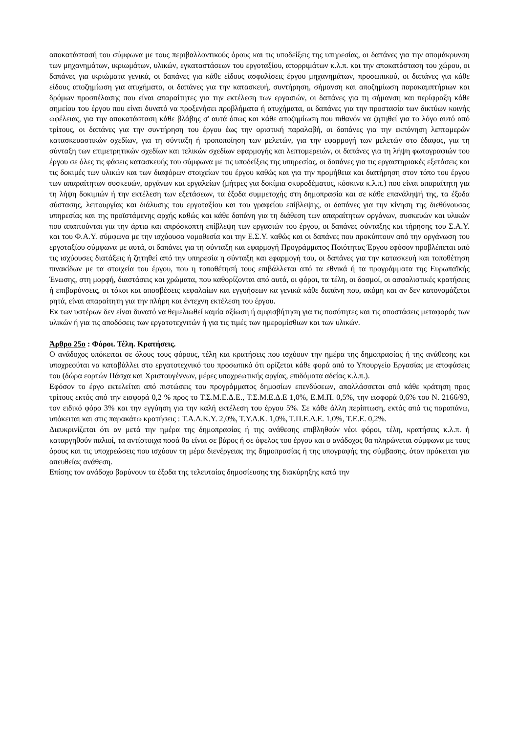αποκατάστασή του σύμφωνα με τους περιβαλλοντικούς όρους και τις υποδείξεις της υπηρεσίας, οι δαπάνες για την απομάκρυνση των μηχανημάτων, ικριωμάτων, υλικών, εγκαταστάσεων του εργοταξίου, απορριμάτων κ.λ.π. και την αποκατάσταση του χώρου, οι δαπάνες για ικριώματα γενικά, οι δαπάνες για κάθε είδους ασφαλίσεις έργου μηχανημάτων, προσωπικού, οι δαπάνες για κάθε είδους αποζημίωση για ατυχήματα, οι δαπάνες για την κατασκευή, συντήρηση, σήμανση και αποζημίωση παρακαμπτήριων και δρόμων προσπέλασης που είναι απαραίτητες για την εκτέλεση των εργασιών, οι δαπάνες για τη σήμανση και περίφραξη κάθε σημείου του έργου που είναι δυνατό να προξενήσει προβλήματα ή ατυχήματα, οι δαπάνες για την προστασία των δικτύων κοινής ωφέλειας, για την αποκατάσταση κάθε βλάβης σ' αυτά όπως και κάθε αποζημίωση που πιθανόν να ζητηθεί για το λόγο αυτό από τρίτους, οι δαπάνες για την συντήρηση του έργου έως την οριστική παραλαβή, οι δαπάνες για την εκπόνηση λεπτομερών κατασκευαστικών σχεδίων, για τη σύνταξη ή τροποποίηση των μελετών, για την εφαρμογή των μελετών στο έδαφος, για τη σύνταξη των επιμετρητικών σχεδίων και τελικών σχεδίων εφαρμογής και λεπτομερειών, οι δαπάνες για τη λήψη φωτογραφιών του έργου σε όλες τις φάσεις κατασκευής του σύμφωνα με τις υποδείξεις της υπηρεσίας, οι δαπάνες για τις εργαστηριακές εξετάσεις και τις δοκιμές των υλικών και των διαφόρων στοιχείων του έργου καθώς και για την προμήθεια και διατήρηση στον τόπο του έργου των απαραίτητων συσκευών, οργάνων και εργαλείων (μήτρες για δοκίμια σκυροδέματος, κόσκινα κ.λ.π.) που είναι απαραίτητη για τη λήψη δοκιμιών ή την εκτέλεση των εξετάσεων, τα έξοδα συμμετοχής στη δημοπρασία και σε κάθε επανάληψή της, τα έξοδα σύστασης, λειτουργίας και διάλυσης του εργοταξίου και του γραφείου επίβλεψης, οι δαπάνες για την κίνηση της διεθύνουσας υπηρεσίας και της προϊστάμενης αρχής καθώς και κάθε δαπάνη για τη διάθεση των απαραίτητων οργάνων, συσκευών και υλικών που απαιτούνται για την άρτια και απρόσκοπτη επίβλεψη των εργασιών του έργου, οι δαπάνες σύνταξης και τήρησης του Σ.Α.Υ. και του Φ.Α.Υ. σύμφωνα με την ισχύουσα νομοθεσία και την Ε.Σ.Υ. καθώς και οι δαπάνες που προκύπτουν από την οργάνωση του εργοταξίου σύμφωνα με αυτά, οι δαπάνες για τη σύνταξη και εφαρμογή Προγράμματος Ποιότητας Έργου εφόσον προβλέπεται από τις ισχύουσες διατάξεις ή ζητηθεί από την υπηρεσία η σύνταξη και εφαρμογή του, οι δαπάνες για την κατασκευή και τοποθέτηση πινακίδων με τα στοιχεία του έργου, που η τοποθέτησή τους επιβάλλεται από τα εθνικά ή τα προγράμματα της Ευρωπαϊκής Ένωσης, στη μορφή, διαστάσεις και χρώματα, που καθορίζονται από αυτά, οι φόροι, τα τέλη, οι δασμοί, οι ασφαλιστικές κρατήσεις ή επιβαρύνσεις, οι τόκοι και αποσβέσεις κεφαλαίων και εγγυήσεων κα γενικά κάθε δαπάνη που, ακόμη και αν δεν κατονομάζεται ρητά, είναι απαραίτητη για την πλήρη και έντεχνη εκτέλεση του έργου.
Εκ των υστέρων δεν είναι δυνατό να θεμελιωθεί καμία αξίωση ή αμφισβήτηση για τις ποσότητες και τις αποστάσεις μεταφοράς των υλικών ή για τις αποδόσεις των εργατοτεχνιτών ή για τις τιμές των ημερομίσθιων και των υλικών.
Άρθρο 25ο : Φόροι. Τέλη. Κρατήσεις.
Ο ανάδοχος υπόκειται σε όλους τους φόρους, τέλη και κρατήσεις που ισχύουν την ημέρα της δημοπρασίας ή της ανάθεσης και υποχρεούται να καταβάλλει στο εργατοτεχνικό του προσωπικό ότι ορίζεται κάθε φορά από το Υπουργείο Εργασίας με αποφάσεις του (δώρα εορτών Πάσχα και Χριστουγέννων, μέρες υποχρεωτικής αργίας, επιδόματα αδείας κ.λ.π.).
Εφόσον το έργο εκτελείται από πιστώσεις του προγράμματος δημοσίων επενδύσεων, απαλλάσσεται από κάθε κράτηση προς τρίτους εκτός από την εισφορά 0,2 % προς το Τ.Σ.Μ.Ε.Δ.Ε., Τ.Σ.Μ.Ε.Δ.Ε 1,0%, Ε.Μ.Π. 0,5%, την εισφορά 0,6% του Ν. 2166/93, τον ειδικό φόρο 3% και την εγγύηση για την καλή εκτέλεση του έργου 5%. Σε κάθε άλλη περίπτωση, εκτός από τις παραπάνω, υπόκειται και στις παρακάτω κρατήσεις : Τ.Α.Δ.Κ.Υ. 2,0%, Τ.Υ.Δ.Κ. 1,0%, Τ.Π.Ε.Δ.Ε. 1,0%, Τ.Ε.Ε. 0,2%.
Διευκρινίζεται ότι αν μετά την ημέρα της δημοπρασίας ή της ανάθεσης επιβληθούν νέοι φόροι, τέλη, κρατήσεις κ.λ.π. ή καταργηθούν παλιοί, τα αντίστοιχα ποσά θα είναι σε βάρος ή σε όφελος του έργου και ο ανάδοχος θα πληρώνεται σύμφωνα με τους όρους και τις υποχρεώσεις που ισχύουν τη μέρα διενέργειας της δημοπρασίας ή της υπογραφής της σύμβασης, όταν πρόκειται για απευθείας ανάθεση.
Επίσης τον ανάδοχο βαρύνουν τα έξοδα της τελευταίας δημοσίευσης της διακύρηξης κατά την